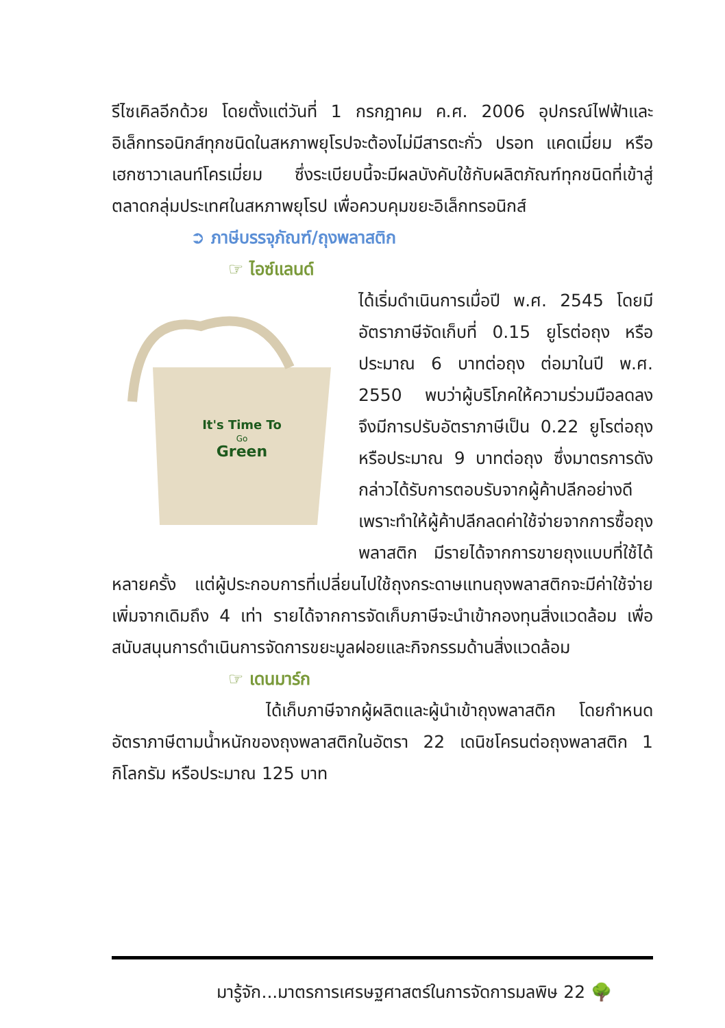รีไซเคิลอีกด้วย โดยตั้งแต่วันที่ 1 กรกฎาคม ค.ศ. 2006 อุปกรณ์ไฟฟ้าและอิเล็กทรอนิกส์ทุกชนิดในสหภาพยุโรปจะต้องไม่มีสารตะกั่ว ปรอท แคดเมี่ยม หรือเฮกซาวาเลนท์โครเมี่ยม ซึ่งระเบียบนี้จะมีผลบังคับใช้กับผลิตภัณฑ์ทุกชนิดที่เข้าสู่ตลาดกลุ่มประเทศในสหภาพยุโรป เพื่อควบคุมขยะอิเล็กทรอนิกส์
➲ ภาษีบรรจุภัณฑ์/ถุงพลาสติก
☞ ไอซ์แลนด์
It's Time To
Go
Green
ได้เริ่มดำเนินการเมื่อปี พ.ศ. 2545 โดยมีอัตราภาษีจัดเก็บที่ 0.15 ยูโรต่อถุง หรือประมาณ 6 บาทต่อถุง ต่อมาในปี พ.ศ. 2550 พบว่าผู้บริโภคให้ความร่วมมือลดลงจึงมีการปรับอัตราภาษีเป็น 0.22 ยูโรต่อถุง หรือประมาณ 9 บาทต่อถุง ซึ่งมาตรการดังกล่าวได้รับการตอบรับจากผู้ค้าปลีกอย่างดีเพราะทำให้ผู้ค้าปลีกลดค่าใช้จ่ายจากการซื้อถุงพลาสติก มีรายได้จากการขายถุงแบบที่ใช้ได้หลายครั้ง แต่ผู้ประกอบการที่เปลี่ยนไปใช้ถุงกระดาษแทนถุงพลาสติกจะมีค่าใช้จ่ายเพิ่มจากเดิมถึง 4 เท่า รายได้จากการจัดเก็บภาษีจะนำเข้ากองทุนสิ่งแวดล้อม เพื่อสนับสนุนการดำเนินการจัดการขยะมูลฝอยและกิจกรรมด้านสิ่งแวดล้อม
☞ เดนมาร์ก
ได้เก็บภาษีจากผู้ผลิตและผู้นำเข้าถุงพลาสติก โดยกำหนดอัตราภาษีตามน้ำหนักของถุงพลาสติกในอัตรา 22 เดนิชโครนต่อถุงพลาสติก 1 กิโลกรัม หรือประมาณ 125 บาท
มารู้จัก...มาตรการเศรษฐศาสตร์ในการจัดการมลพิษ 22 🌳